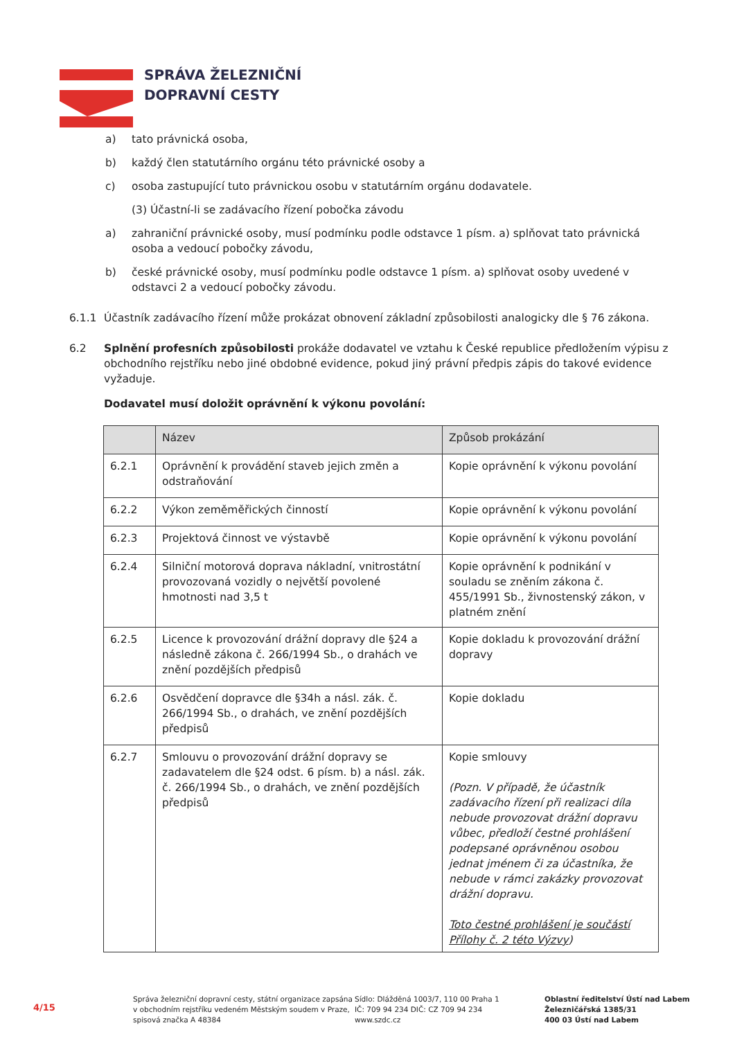SPRÁVA ŽELEZNIČNÍ
DOPRAVNÍ CESTY
a) tato právnická osoba,
b) každý člen statutárního orgánu této právnické osoby a
c) osoba zastupující tuto právnickou osobu v statutárním orgánu dodavatele.
(3) Účastní-li se zadávacího řízení pobočka závodu
a) zahraniční právnické osoby, musí podmínku podle odstavce 1 písm. a) splňovat tato právnická osoba a vedoucí pobočky závodu,
b) české právnické osoby, musí podmínku podle odstavce 1 písm. a) splňovat osoby uvedené v odstavci 2 a vedoucí pobočky závodu.
6.1.1 Účastník zadávacího řízení může prokázat obnovení základní způsobilosti analogicky dle § 76 zákona.
6.2 Splnění profesních způsobilosti prokáže dodavatel ve vztahu k České republice předložením výpisu z obchodního rejstříku nebo jiné obdobné evidence, pokud jiný právní předpis zápis do takové evidence vyžaduje.
Dodavatel musí doložit oprávnění k výkonu povolání:
| | Název | Způsob prokázání |
| --- | --- | --- |
| 6.2.1 | Oprávnění k provádění staveb jejich změn a odstraňování | Kopie oprávnění k výkonu povolání |
| 6.2.2 | Výkon zeměměřických činností | Kopie oprávnění k výkonu povolání |
| 6.2.3 | Projektová činnost ve výstavbě | Kopie oprávnění k výkonu povolání |
| 6.2.4 | Silniční motorová doprava nákladní, vnitrostátní provozovaná vozidly o největší povolené hmotnosti nad 3,5 t | Kopie oprávnění k podnikání v souladu se zněním zákona č. 455/1991 Sb., živnostenský zákon, v platném znění |
| 6.2.5 | Licence k provozování drážní dopravy dle §24 a následně zákona č. 266/1994 Sb., o drahách ve znění pozdějších předpisů | Kopie dokladu k provozování drážní dopravy |
| 6.2.6 | Osvědčení dopravce dle §34h a násl. zák. č. 266/1994 Sb., o drahách, ve znění pozdějších předpisů | Kopie dokladu |
| 6.2.7 | Smlouvu o provozování drážní dopravy se zadavatelem dle §24 odst. 6 písm. b) a násl. zák. č. 266/1994 Sb., o drahách, ve znění pozdějších předpisů | Kopie smlouvy (Pozn. V případě, že účastník zadávacího řízení při realizaci díla nebude provozovat drážní dopravu vůbec, předloží čestné prohlášení podepsané oprávněnou osobou jednat jménem či za účastníka, že nebude v rámci zakázky provozovat drážní dopravu. Toto čestné prohlášení je součástí Přílohy č. 2 této Výzvy ) |
4/15
Správa železniční dopravní cesty, státní organizace zapsána v obchodním rejstříku vedeném Městským soudem v Praze, spisová značka A 48384
Sídlo: Dlážděná 1003/7, 110 00 Praha 1
IČ: 709 94 234 DIČ: CZ 709 94 234
www.szdc.cz
Oblastní ředitelství Ústí nad Labem
Železničářská 1385/31
400 03 Ústí nad Labem